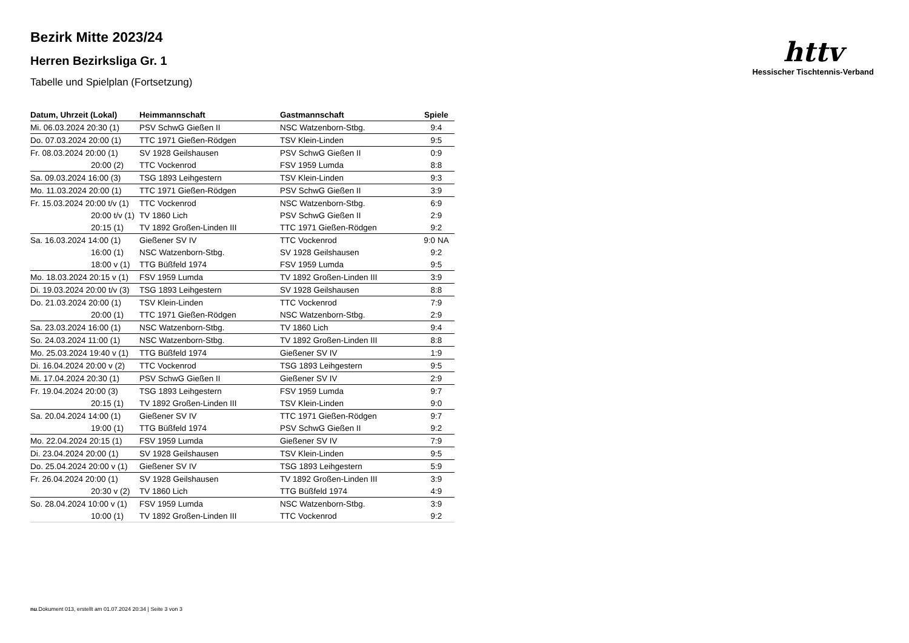httv
Hessischer Tischtennis-Verband
Bezirk Mitte 2023/24
Herren Bezirksliga Gr. 1
Tabelle und Spielplan (Fortsetzung)
| Datum, Uhrzeit (Lokal) | Heimmannschaft | Gastmannschaft | Spiele |
| --- | --- | --- | --- |
| Mi. 06.03.2024 20:30 (1) | PSV SchwG Gießen II | NSC Watzenborn-Stbg. | 9:4 |
| Do. 07.03.2024 20:00 (1) | TTC 1971 Gießen-Rödgen | TSV Klein-Linden | 9:5 |
| Fr. 08.03.2024 20:00 (1) | SV 1928 Geilshausen | PSV SchwG Gießen II | 0:9 |
| 20:00 (2) | TTC Vockenrod | FSV 1959 Lumda | 8:8 |
| Sa. 09.03.2024 16:00 (3) | TSG 1893 Leihgestern | TSV Klein-Linden | 9:3 |
| Mo. 11.03.2024 20:00 (1) | TTC 1971 Gießen-Rödgen | PSV SchwG Gießen II | 3:9 |
| Fr. 15.03.2024 20:00 t/v (1) | TTC Vockenrod | NSC Watzenborn-Stbg. | 6:9 |
| 20:00 t/v (1) | TV 1860 Lich | PSV SchwG Gießen II | 2:9 |
| 20:15 (1) | TV 1892 Großen-Linden III | TTC 1971 Gießen-Rödgen | 9:2 |
| Sa. 16.03.2024 14:00 (1) | Gießener SV IV | TTC Vockenrod | 9:0 NA |
| 16:00 (1) | NSC Watzenborn-Stbg. | SV 1928 Geilshausen | 9:2 |
| 18:00 v (1) | TTG Büßfeld 1974 | FSV 1959 Lumda | 9:5 |
| Mo. 18.03.2024 20:15 v (1) | FSV 1959 Lumda | TV 1892 Großen-Linden III | 3:9 |
| Di. 19.03.2024 20:00 t/v (3) | TSG 1893 Leihgestern | SV 1928 Geilshausen | 8:8 |
| Do. 21.03.2024 20:00 (1) | TSV Klein-Linden | TTC Vockenrod | 7:9 |
| 20:00 (1) | TTC 1971 Gießen-Rödgen | NSC Watzenborn-Stbg. | 2:9 |
| Sa. 23.03.2024 16:00 (1) | NSC Watzenborn-Stbg. | TV 1860 Lich | 9:4 |
| So. 24.03.2024 11:00 (1) | NSC Watzenborn-Stbg. | TV 1892 Großen-Linden III | 8:8 |
| Mo. 25.03.2024 19:40 v (1) | TTG Büßfeld 1974 | Gießener SV IV | 1:9 |
| Di. 16.04.2024 20:00 v (2) | TTC Vockenrod | TSG 1893 Leihgestern | 9:5 |
| Mi. 17.04.2024 20:30 (1) | PSV SchwG Gießen II | Gießener SV IV | 2:9 |
| Fr. 19.04.2024 20:00 (3) | TSG 1893 Leihgestern | FSV 1959 Lumda | 9:7 |
| 20:15 (1) | TV 1892 Großen-Linden III | TSV Klein-Linden | 9:0 |
| Sa. 20.04.2024 14:00 (1) | Gießener SV IV | TTC 1971 Gießen-Rödgen | 9:7 |
| 19:00 (1) | TTG Büßfeld 1974 | PSV SchwG Gießen II | 9:2 |
| Mo. 22.04.2024 20:15 (1) | FSV 1959 Lumda | Gießener SV IV | 7:9 |
| Di. 23.04.2024 20:00 (1) | SV 1928 Geilshausen | TSV Klein-Linden | 9:5 |
| Do. 25.04.2024 20:00 v (1) | Gießener SV IV | TSG 1893 Leihgestern | 5:9 |
| Fr. 26.04.2024 20:00 (1) | SV 1928 Geilshausen | TV 1892 Großen-Linden III | 3:9 |
| 20:30 v (2) | TV 1860 Lich | TTG Büßfeld 1974 | 4:9 |
| So. 28.04.2024 10:00 v (1) | FSV 1959 Lumda | NSC Watzenborn-Stbg. | 3:9 |
| 10:00 (1) | TV 1892 Großen-Linden III | TTC Vockenrod | 9:2 |
nu.Dokument 013, erstellt am 01.07.2024 20:34 | Seite 3 von 3